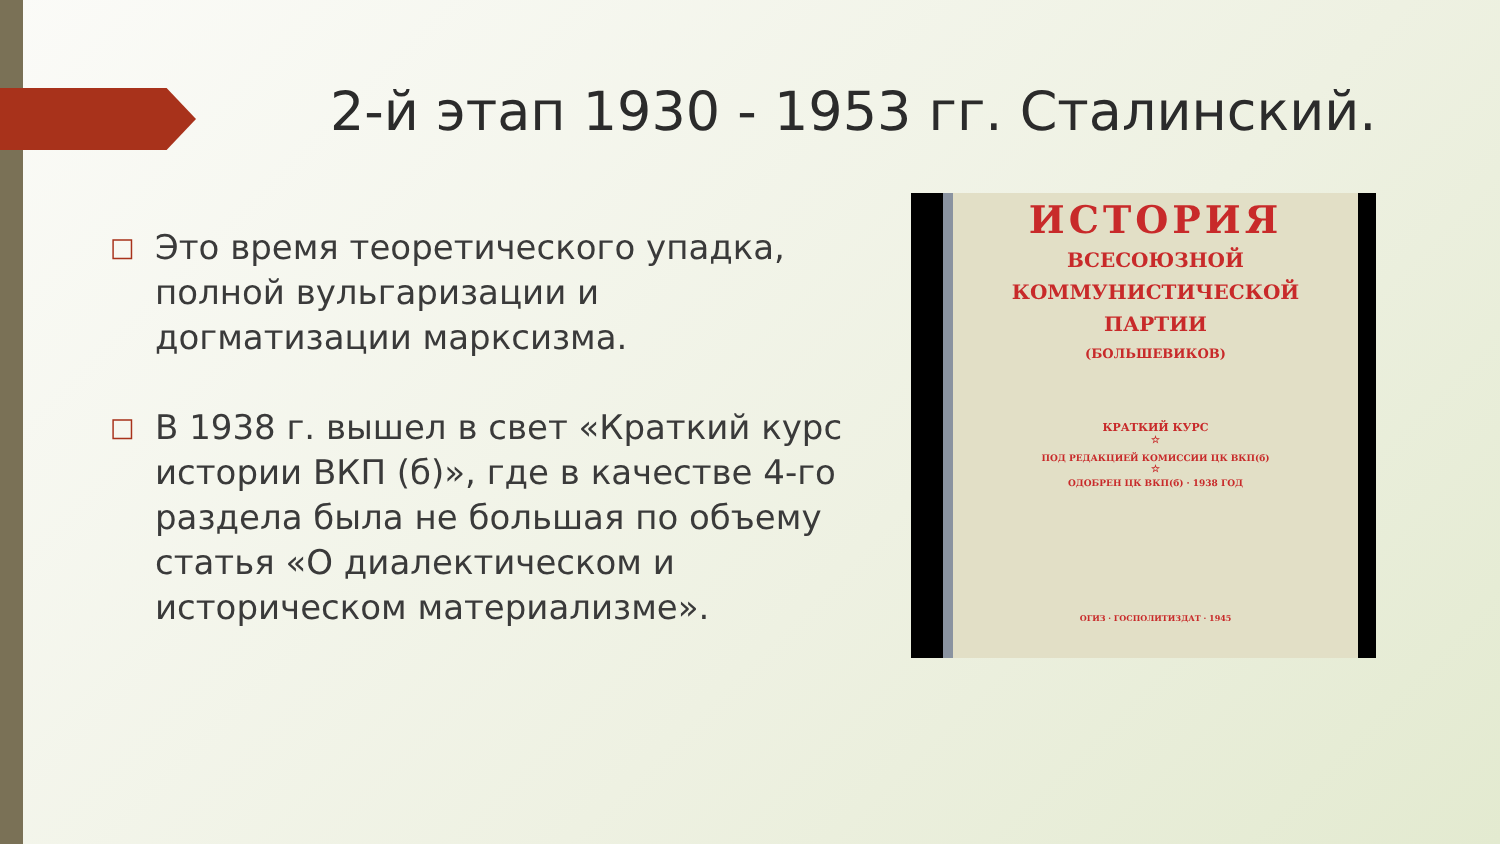2-й этап 1930 - 1953 гг. Сталинский.
□ Это время теоретического упадка, полной вульгаризации и догматизации марксизма.
□ В 1938 г. вышел в свет «Краткий курс истории ВКП (б)», где в качестве 4-го раздела была не большая по объему статья «О диалектическом и историческом материализме».
ИСТОРИЯ
ВСЕСОЮЗНОЙ
КОММУНИСТИЧЕСКОЙ
ПАРТИИ
(БОЛЬШЕВИКОВ)
КРАТКИЙ КУРС
☆
ПОД РЕДАКЦИЕЙ КОМИССИИ ЦК ВКП(б)
☆
ОДОБРЕН ЦК ВКП(б) · 1938 ГОД
ОГИЗ · ГОСПОЛИТИЗДАТ · 1945